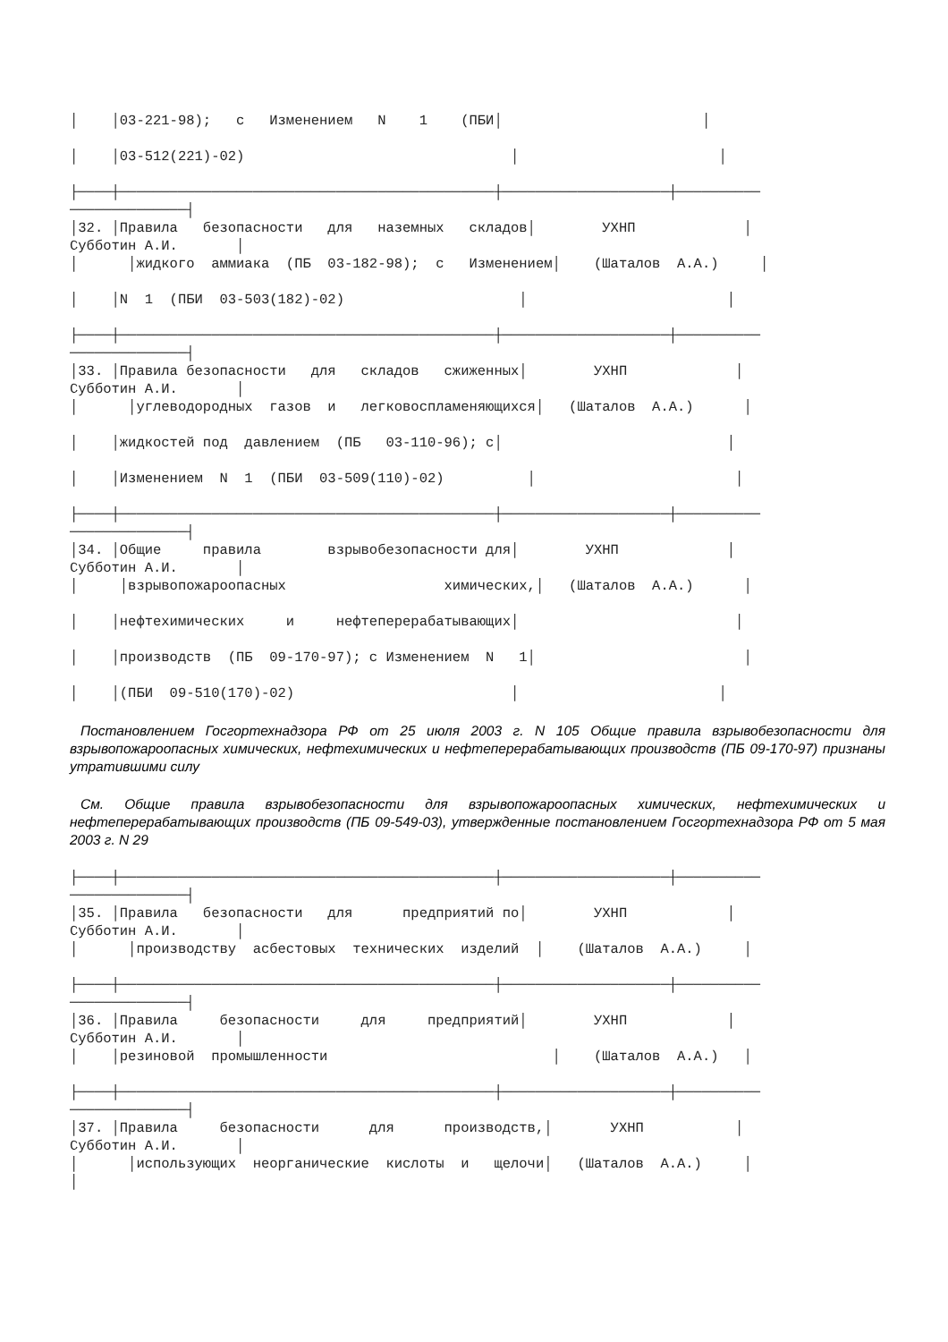│    │03-221-98);   с   Изменением   N    1    (ПБИ│                        │

│    │03-512(221)-02)                                │                        │

├────┼─────────────────────────────────────────────┼────────────────────┼──────────
──────────────┤
│32. │Правила   безопасности   для   наземных   складов│        УХНП             │
Субботин А.И.       │
│      │жидкого  аммиака  (ПБ  03-182-98);  с   Изменением│    (Шаталов  А.А.)     │

│    │N  1  (ПБИ  03-503(182)-02)                     │                        │

├────┼─────────────────────────────────────────────┼────────────────────┼──────────
──────────────┤
│33. │Правила безопасности   для   складов   сжиженных│        УХНП             │
Субботин А.И.       │
│      │углеводородных  газов  и   легковоспламеняющихся│   (Шаталов  А.А.)      │

│    │жидкостей под  давлением  (ПБ   03-110-96); с│                           │

│    │Изменением  N  1  (ПБИ  03-509(110)-02)          │                        │

├────┼─────────────────────────────────────────────┼────────────────────┼──────────
──────────────┤
│34. │Общие     правила        взрывобезопасности для│        УХНП             │
Субботин А.И.       │
│     │взрывопожароопасных                   химических,│   (Шаталов  А.А.)      │

│    │нефтехимических     и     нефтеперерабатывающих│                          │

│    │производств  (ПБ  09-170-97); с Изменением  N   1│                         │

│    │(ПБИ  09-510(170)-02)                          │                        │
Постановлением Госгортехнадзора РФ от 25 июля 2003 г. N 105 Общие правила взрывобезопасности для взрывопожароопасных химических, нефтехимических и нефтеперерабатывающих производств (ПБ 09-170-97) признаны утратившими силу
См. Общие правила взрывобезопасности для взрывопожароопасных химических, нефтехимических и нефтеперерабатывающих производств (ПБ 09-549-03), утвержденные постановлением Госгортехнадзора РФ от 5 мая 2003 г. N 29
├────┼─────────────────────────────────────────────┼────────────────────┼──────────
──────────────┤
│35. │Правила   безопасности   для      предприятий по│        УХНП            │
Субботин А.И.       │
│      │производству  асбестовых  технических  изделий  │    (Шаталов  А.А.)     │

├────┼─────────────────────────────────────────────┼────────────────────┼──────────
──────────────┤
│36. │Правила     безопасности     для     предприятий│        УХНП            │
Субботин А.И.       │
│    │резиновой  промышленности                           │    (Шаталов  А.А.)   │

├────┼─────────────────────────────────────────────┼────────────────────┼──────────
──────────────┤
│37. │Правила     безопасности      для      производств,│       УХНП           │
Субботин А.И.       │
│      │использующих  неорганические  кислоты  и   щелочи│   (Шаталов  А.А.)     │
│